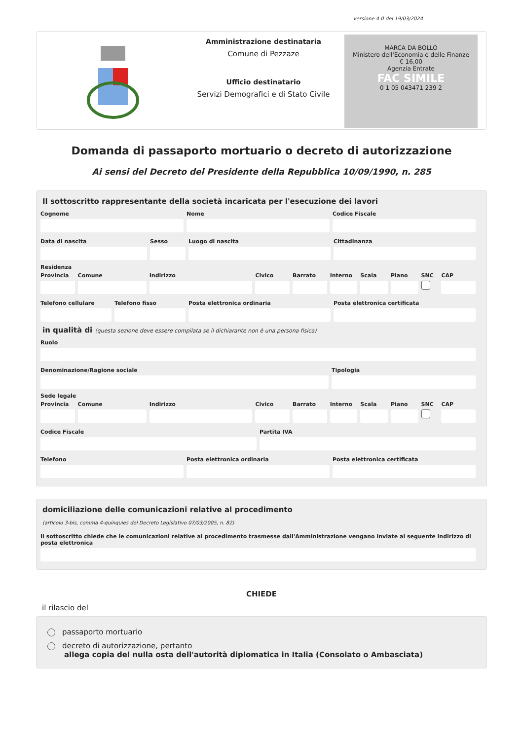versione 4.0 del 19/03/2024
Amministrazione destinataria
Comune di Pezzaze
Ufficio destinatario
Servizi Demografici e di Stato Civile
MARCA DA BOLLO
Ministero dell'Economia e delle Finanze
€ 16,00
Agenzia Entrate
FAC SIMILE
0 1 05 043471 239 2
Domanda di passaporto mortuario o decreto di autorizzazione
Ai sensi del Decreto del Presidente della Repubblica 10/09/1990, n. 285
Il sottoscritto rappresentante della società incaricata per l'esecuzione dei lavori
Cognome Nome Codice Fiscale
Data di nascita Sesso Luogo di nascita Cittadinanza
Residenza
Provincia Comune Indirizzo Civico Barrato Interno Scala Piano SNC CAP
Telefono cellulare Telefono fisso Posta elettronica ordinaria Posta elettronica certificata
in qualità di (questa sezione deve essere compilata se il dichiarante non è una persona fisica)
Ruolo
Denominazione/Ragione sociale Tipologia
Sede legale
Provincia Comune Indirizzo Civico Barrato Interno Scala Piano SNC CAP
Codice Fiscale Partita IVA
Telefono Posta elettronica ordinaria Posta elettronica certificata
domiciliazione delle comunicazioni relative al procedimento
(articolo 3-bis, comma 4-quinquies del Decreto Legislativo 07/03/2005, n. 82)
Il sottoscritto chiede che le comunicazioni relative al procedimento trasmesse dall'Amministrazione vengano inviate al seguente indirizzo di posta elettronica
CHIEDE
il rilascio del
passaporto mortuario
decreto di autorizzazione, pertanto
allega copia del nulla osta dell'autorità diplomatica in Italia (Consolato o Ambasciata)